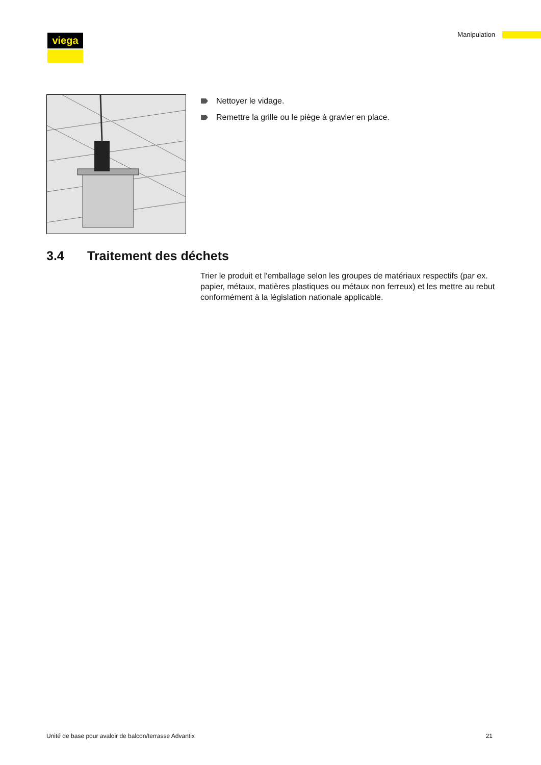viega
Manipulation
Nettoyer le vidage.
Remettre la grille ou le piège à gravier en place.
3.4 Traitement des déchets
Trier le produit et l'emballage selon les groupes de matériaux respectifs (par ex. papier, métaux, matières plastiques ou métaux non ferreux) et les mettre au rebut conformément à la législation nationale applicable.
Unité de base pour avaloir de balcon/terrasse Advantix 21